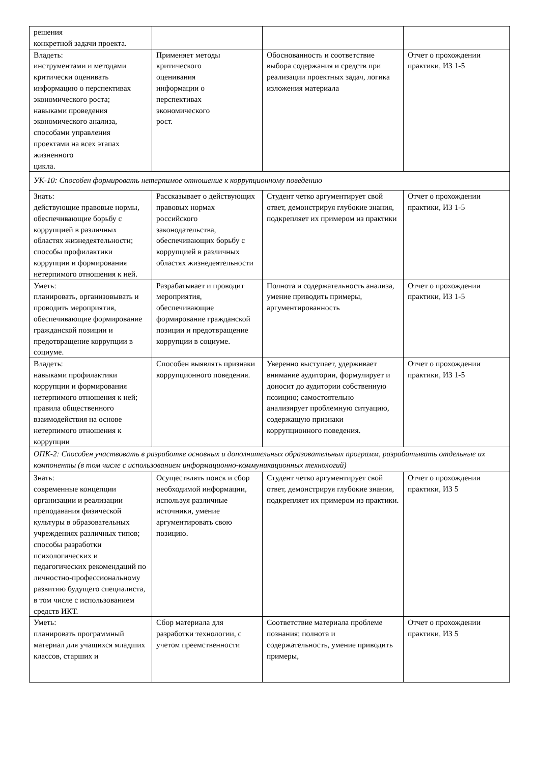| решения конкретной задачи проекта. | | | |
| Владеть: инструментами и методами критически оценивать информацию о перспективах экономического роста; навыками проведения экономического анализа, способами управления проектами на всех этапах жизненного цикла. | Применяет методы критического оценивания информации о перспективах экономического рост. | Обоснованность и соответствие выбора содержания и средств при реализации проектных задач, логика изложения материала | Отчет о прохождении практики, ИЗ 1-5 |
| УК-10: Способен формировать нетерпимое отношение к коррупционному поведению | | | |
| Знать: действующие правовые нормы, обеспечивающие борьбу с коррупцией в различных областях жизнедеятельности; способы профилактики коррупции и формирования нетерпимого отношения к ней. | Рассказывает о действующих правовых нормах российского законодательства, обеспечивающих борьбу с коррупцией в различных областях жизнедеятельности | Студент четко аргументирует свой ответ, демонстрируя глубокие знания, подкрепляет их примером из практики | Отчет о прохождении практики, ИЗ 1-5 |
| Уметь: планировать, организовывать и проводить мероприятия, обеспечивающие формирование гражданской позиции и предотвращение коррупции в социуме. | Разрабатывает и проводит мероприятия, обеспечивающие формирование гражданской позиции и предотвращение коррупции в социуме. | Полнота и содержательность анализа, умение приводить примеры, аргументированность | Отчет о прохождении практики, ИЗ 1-5 |
| Владеть: навыками профилактики коррупции и формирования нетерпимого отношения к ней; правила общественного взаимодействия на основе нетерпимого отношения к коррупции | Способен выявлять признаки коррупционного поведения. | Уверенно выступает, удерживает внимание аудитории, формулирует и доносит до аудитории собственную позицию; самостоятельно анализирует проблемную ситуацию, содержащую признаки коррупционного поведения. | Отчет о прохождении практики, ИЗ 1-5 |
| ОПК-2: Способен участвовать в разработке основных и дополнительных образовательных программ, разрабатывать отдельные их компоненты (в том числе с использованием информационно-коммуникационных технологий) | | | |
| Знать: современные концепции организации и реализации преподавания физической культуры в образовательных учреждениях различных типов; способы разработки психологических и педагогических рекомендаций по личностно-профессиональному развитию будущего специалиста, в том числе с использованием средств ИКТ. | Осуществлять поиск и сбор необходимой информации, используя различные источники, умение аргументировать свою позицию. | Студент четко аргументирует свой ответ, демонстрируя глубокие знания, подкрепляет их примером из практики. | Отчет о прохождении практики, ИЗ 5 |
| Уметь: планировать программный материал для учащихся младших классов, старших и | Сбор материала для разработки технологии, с учетом преемственности | Соответствие материала проблеме познания; полнота и содержательность, умение приводить примеры, | Отчет о прохождении практики, ИЗ 5 |